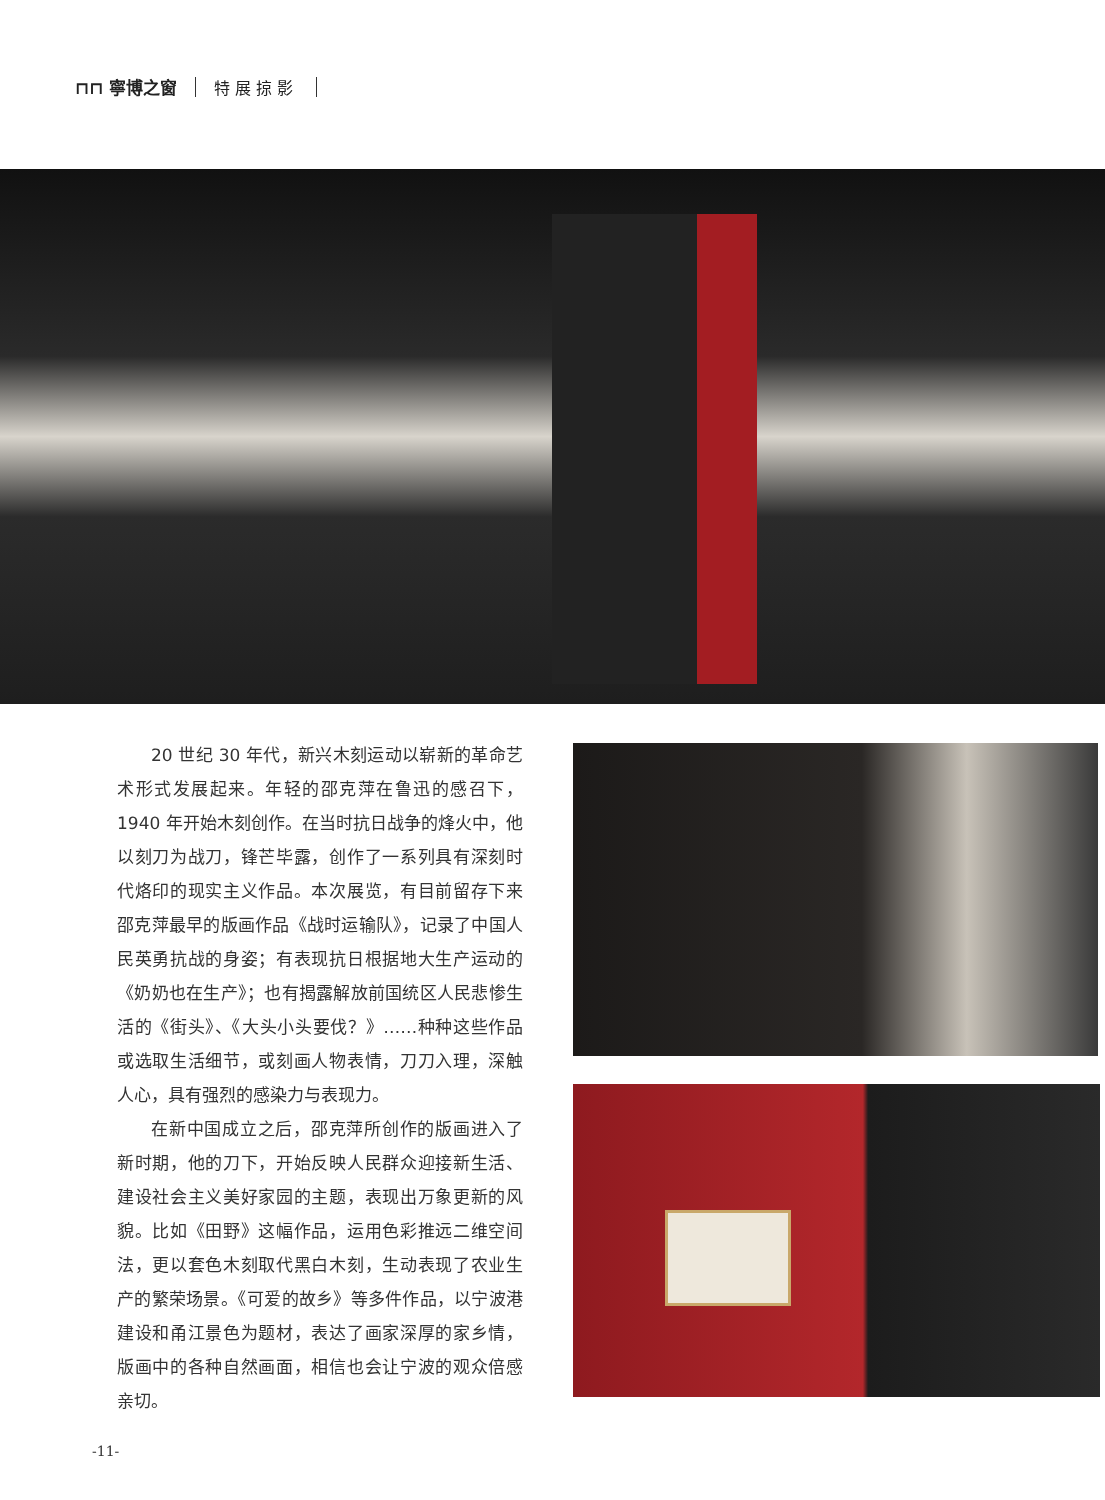⊓⊓ 寧博之窗 特展掠影
20 世纪 30 年代，新兴木刻运动以崭新的革命艺术形式发展起来。年轻的邵克萍在鲁迅的感召下，1940 年开始木刻创作。在当时抗日战争的烽火中，他以刻刀为战刀，锋芒毕露，创作了一系列具有深刻时代烙印的现实主义作品。本次展览，有目前留存下来邵克萍最早的版画作品《战时运输队》，记录了中国人民英勇抗战的身姿；有表现抗日根据地大生产运动的《奶奶也在生产》；也有揭露解放前国统区人民悲惨生活的《街头》、《大头小头要伐？》……种种这些作品或选取生活细节，或刻画人物表情，刀刀入理，深触人心，具有强烈的感染力与表现力。
在新中国成立之后，邵克萍所创作的版画进入了新时期，他的刀下，开始反映人民群众迎接新生活、建设社会主义美好家园的主题，表现出万象更新的风貌。比如《田野》这幅作品，运用色彩推远二维空间法，更以套色木刻取代黑白木刻，生动表现了农业生产的繁荣场景。《可爱的故乡》等多件作品，以宁波港建设和甬江景色为题材，表达了画家深厚的家乡情，版画中的各种自然画面，相信也会让宁波的观众倍感亲切。
-11-